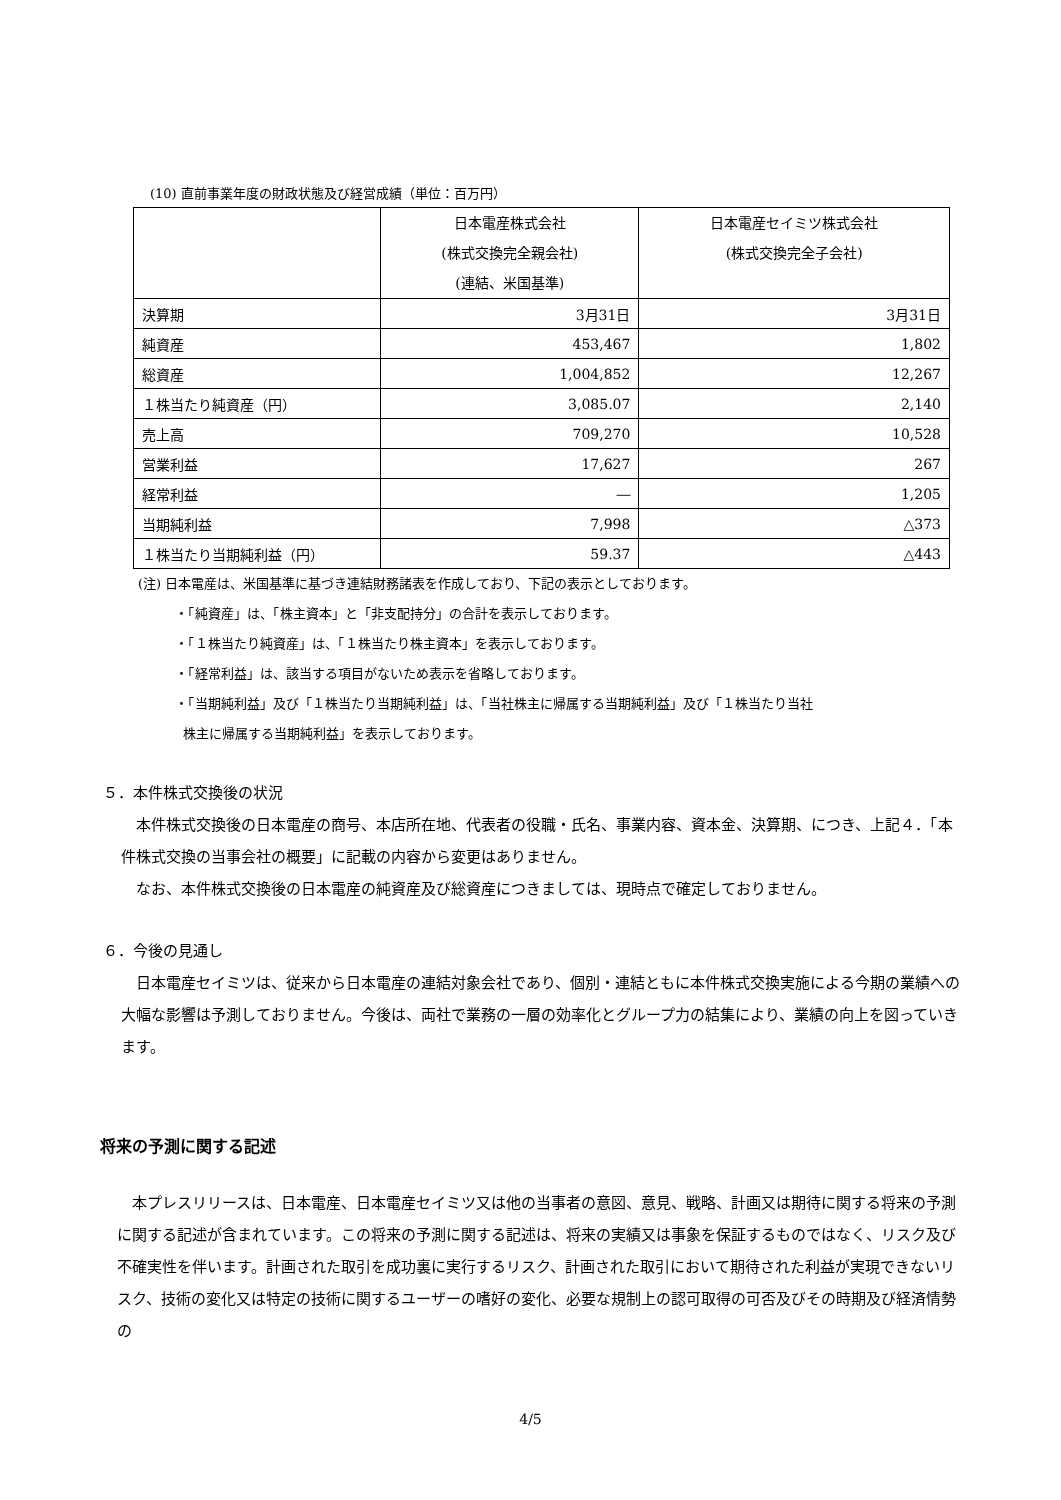(10) 直前事業年度の財政状態及び経営成績（単位：百万円）
| | 日本電産株式会社 (株式交換完全親会社) (連結、米国基準) | 日本電産セイミツ株式会社 (株式交換完全子会社) |
| --- | --- | --- |
| 決算期 | 3月31日 | 3月31日 |
| 純資産 | 453,467 | 1,802 |
| 総資産 | 1,004,852 | 12,267 |
| １株当たり純資産（円） | 3,085.07 | 2,140 |
| 売上高 | 709,270 | 10,528 |
| 営業利益 | 17,627 | 267 |
| 経常利益 | ― | 1,205 |
| 当期純利益 | 7,998 | △373 |
| １株当たり当期純利益（円） | 59.37 | △443 |
(注) 日本電産は、米国基準に基づき連結財務諸表を作成しており、下記の表示としております。
・「純資産」は、「株主資本」と「非支配持分」の合計を表示しております。
・「１株当たり純資産」は、「１株当たり株主資本」を表示しております。
・「経常利益」は、該当する項目がないため表示を省略しております。
・「当期純利益」及び「１株当たり当期純利益」は、「当社株主に帰属する当期純利益」及び「１株当たり当社
株主に帰属する当期純利益」を表示しております。
５．本件株式交換後の状況
本件株式交換後の日本電産の商号、本店所在地、代表者の役職・氏名、事業内容、資本金、決算期、につき、上記４．「本件株式交換の当事会社の概要」に記載の内容から変更はありません。
なお、本件株式交換後の日本電産の純資産及び総資産につきましては、現時点で確定しておりません。
６．今後の見通し
日本電産セイミツは、従来から日本電産の連結対象会社であり、個別・連結ともに本件株式交換実施による今期の業績への大幅な影響は予測しておりません。今後は、両社で業務の一層の効率化とグループ力の結集により、業績の向上を図っていきます。
将来の予測に関する記述
本プレスリリースは、日本電産、日本電産セイミツ又は他の当事者の意図、意見、戦略、計画又は期待に関する将来の予測に関する記述が含まれています。この将来の予測に関する記述は、将来の実績又は事象を保証するものではなく、リスク及び不確実性を伴います。計画された取引を成功裏に実行するリスク、計画された取引において期待された利益が実現できないリスク、技術の変化又は特定の技術に関するユーザーの嗜好の変化、必要な規制上の認可取得の可否及びその時期及び経済情勢の
4/5